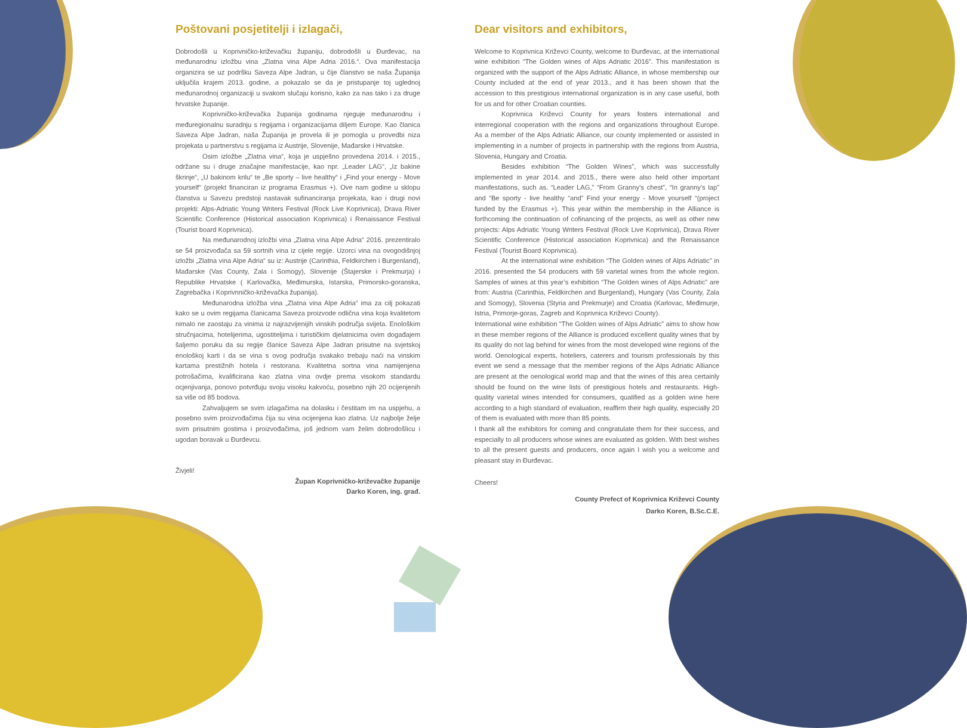Poštovani posjetitelji i izlagači,
Dobrodošli u Koprivničko-križevačku županiju, dobrodošli u Đurđevac, na međunarodnu izložbu vina „Zlatna vina Alpe Adria 2016.“. Ova manifestacija organizira se uz podršku Saveza Alpe Jadran, u čije članstvo se naša Županija uključila krajem 2013. godine, a pokazalo se da je pristupanje toj uglednoj međunarodnoj organizaciji u svakom slučaju korisno, kako za nas tako i za druge hrvatske županije.
Koprivničko-križevačka županija godinama njeguje međunarodnu i međuregionalnu suradnju s regijama i organizacijama diljem Europe. Kao članica Saveza Alpe Jadran, naša Županija je provela ili je pomogla u provedbi niza projekata u partnerstvu s regijama iz Austrije, Slovenije, Mađarske i Hrvatske.
Osim izložbe „Zlatna vina“, koja je uspješno provedena 2014. i 2015., održane su i druge značajne manifestacije, kao npr. „Leader LAG“, „Iz bakine škrinje“, „U bakinom krilu“ te „Be sporty – live healthy“ i „Find your energy - Move yourself“ (projekt financiran iz programa Erasmus +). Ove nam godine u sklopu članstva u Savezu predstoji nastavak sufinanciranja projekata, kao i drugi novi projekti: Alps-Adriatic Young Writers Festival (Rock Live Koprivnica), Drava River Scientific Conference (Historical association Koprivnica) i Renaissance Festival (Tourist board Koprivnica).
Na međunarodnoj izložbi vina „Zlatna vina Alpe Adria“ 2016. prezentiralo se 54 proizvođača sa 59 sortnih vina iz cijele regije. Uzorci vina na ovogodišnjoj izložbi „Zlatna vina Alpe Adria“ su iz: Austrije (Carinthia, Feldkirchen i Burgenland), Mađarske (Vas County, Zala i Somogy), Slovenije (Štajerske i Prekmurja) i Republike Hrvatske ( Karlovačka, Međimurska, Istarska, Primorsko-goranska, Zagrebačka i Koprivnničko-križevačka županija).
Međunarodna izložba vina „Zlatna vina Alpe Adria“ ima za cilj pokazati kako se u ovim regijama članicama Saveza proizvode odlična vina koja kvalitetom nimalo ne zaostaju za vinima iz najrazvijenijih vinskih područja svijeta. Enološkim stručnjacima, hotelijerima, ugostiteljima i turističkim djelatnicima ovim događajem šaljemo poruku da su regije članice Saveza Alpe Jadran prisutne na svjetskoj enološkoj karti i da se vina s ovog područja svakako trebaju naći na vinskim kartama prestižnih hotela i restorana. Kvalitetna sortna vina namijenjena potrošačima, kvalificirana kao zlatna vina ovdje prema visokom standardu ocjenjivanja, ponovo potvrđuju svoju visoku kakvoću, posebno njih 20 ocijenjenih sa više od 85 bodova.
Zahvaljujem se svim izlagačima na dolasku i čestitam im na uspjehu, a posebno svim proizvođačima čija su vina ocijenjena kao zlatna. Uz najbolje želje svim prisutnim gostima i proizvođačima, još jednom vam želim dobrodošlicu i ugodan boravak u Đurđevcu.
Živjeli!
Župan Koprivničko-križevačke županije
Darko Koren, ing. građ.
Dear visitors and exhibitors,
Welcome to Koprivnica Križevci County, welcome to Đurđevac, at the international wine exhibition “The Golden wines of Alps Adriatic 2016”. This manifestation is organized with the support of the Alps Adriatic Alliance, in whose membership our County included at the end of year 2013., and it has been shown that the accession to this prestigious international organization is in any case useful, both for us and for other Croatian counties.
Koprivnica Križevci County for years fosters international and interregional cooperation with the regions and organizations throughout Europe. As a member of the Alps Adriatic Alliance, our county implemented or assisted in implementing in a number of projects in partnership with the regions from Austria, Slovenia, Hungary and Croatia.
Besides exhibition “The Golden Wines”, which was successfully implemented in year 2014. and 2015., there were also held other important manifestations, such as. “Leader LAG,” “From Granny’s chest”, “In granny’s lap” and “Be sporty - live healthy “and” Find your energy - Move yourself “(project funded by the Erasmus +). This year within the membership in the Alliance is forthcoming the continuation of cofinancing of the projects, as well as other new projects: Alps Adriatic Young Writers Festival (Rock Live Koprivnica), Drava River Scientific Conference (Historical association Koprivnica) and the Renaissance Festival (Tourist Board Koprivnica).
At the international wine exhibition “The Golden wines of Alps Adriatic” in 2016. presented the 54 producers with 59 varietal wines from the whole region. Samples of wines at this year’s exhibition “The Golden wines of Alps Adriatic” are from: Austria (Carinthia, Feldkirchen and Burgenland), Hungary (Vas County, Zala and Somogy), Slovenia (Styria and Prekmurje) and Croatia (Karlovac, Međimurje, Istria, Primorje-goras, Zagreb and Koprivnica Križevci County).
International wine exhibition “The Golden wines of Alps Adriatic” aims to show how in these member regions of the Alliance is produced excellent quality wines that by its quality do not lag behind for wines from the most developed wine regions of the world. Oenological experts, hoteliers, caterers and tourism professionals by this event we send a message that the member regions of the Alps Adriatic Alliance are present at the oenological world map and that the wines of this area certainly should be found on the wine lists of prestigious hotels and restaurants. High-quality varietal wines intended for consumers, qualified as a golden wine here according to a high standard of evaluation, reaffirm their high quality, especially 20 of them is evaluated with more than 85 points.
I thank all the exhibitors for coming and congratulate them for their success, and especially to all producers whose wines are evaluated as golden. With best wishes to all the present guests and producers, once again I wish you a welcome and pleasant stay in Đurđevac.
Cheers!
County Prefect of Koprivnica Križevci County
Darko Koren, B.Sc.C.E.